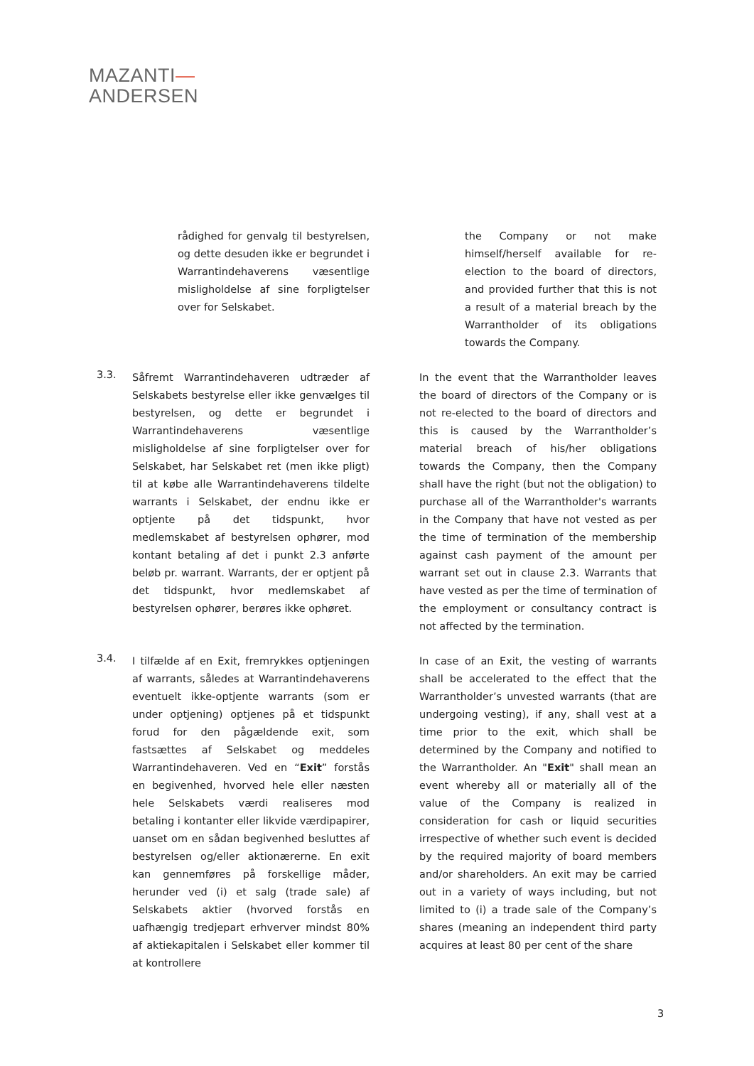MAZANTI—
ANDERSEN
rådighed for genvalg til bestyrelsen, og dette desuden ikke er begrundet i Warrantindehaverens væsentlige misligholdelse af sine forpligtelser over for Selskabet.
the Company or not make himself/herself available for re-election to the board of directors, and provided further that this is not a result of a material breach by the Warrantholder of its obligations towards the Company.
3.3.
Såfremt Warrantindehaveren udtræder af Selskabets bestyrelse eller ikke genvælges til bestyrelsen, og dette er begrundet i Warrantindehaverens væsentlige misligholdelse af sine forpligtelser over for Selskabet, har Selskabet ret (men ikke pligt) til at købe alle Warrantindehaverens tildelte warrants i Selskabet, der endnu ikke er optjente på det tidspunkt, hvor medlemskabet af bestyrelsen ophører, mod kontant betaling af det i punkt 2.3 anførte beløb pr. warrant. Warrants, der er optjent på det tidspunkt, hvor medlemskabet af bestyrelsen ophører, berøres ikke ophøret.
In the event that the Warrantholder leaves the board of directors of the Company or is not re-elected to the board of directors and this is caused by the Warrantholder’s material breach of his/her obligations towards the Company, then the Company shall have the right (but not the obligation) to purchase all of the Warrantholder's warrants in the Company that have not vested as per the time of termination of the membership against cash payment of the amount per warrant set out in clause 2.3. Warrants that have vested as per the time of termination of the employment or consultancy contract is not affected by the termination.
3.4.
I tilfælde af en Exit, fremrykkes optjeningen af warrants, således at Warrantindehaverens eventuelt ikke-optjente warrants (som er under optjening) optjenes på et tidspunkt forud for den pågældende exit, som fastsættes af Selskabet og meddeles Warrantindehaveren. Ved en “Exit” forstås en begivenhed, hvorved hele eller næsten hele Selskabets værdi realiseres mod betaling i kontanter eller likvide værdipapirer, uanset om en sådan begivenhed besluttes af bestyrelsen og/eller aktionærerne. En exit kan gennemføres på forskellige måder, herunder ved (i) et salg (trade sale) af Selskabets aktier (hvorved forstås en uafhængig tredjepart erhverver mindst 80% af aktiekapitalen i Selskabet eller kommer til at kontrollere
In case of an Exit, the vesting of warrants shall be accelerated to the effect that the Warrantholder’s unvested warrants (that are undergoing vesting), if any, shall vest at a time prior to the exit, which shall be determined by the Company and notified to the Warrantholder. An "Exit" shall mean an event whereby all or materially all of the value of the Company is realized in consideration for cash or liquid securities irrespective of whether such event is decided by the required majority of board members and/or shareholders. An exit may be carried out in a variety of ways including, but not limited to (i) a trade sale of the Company’s shares (meaning an independent third party acquires at least 80 per cent of the share
3